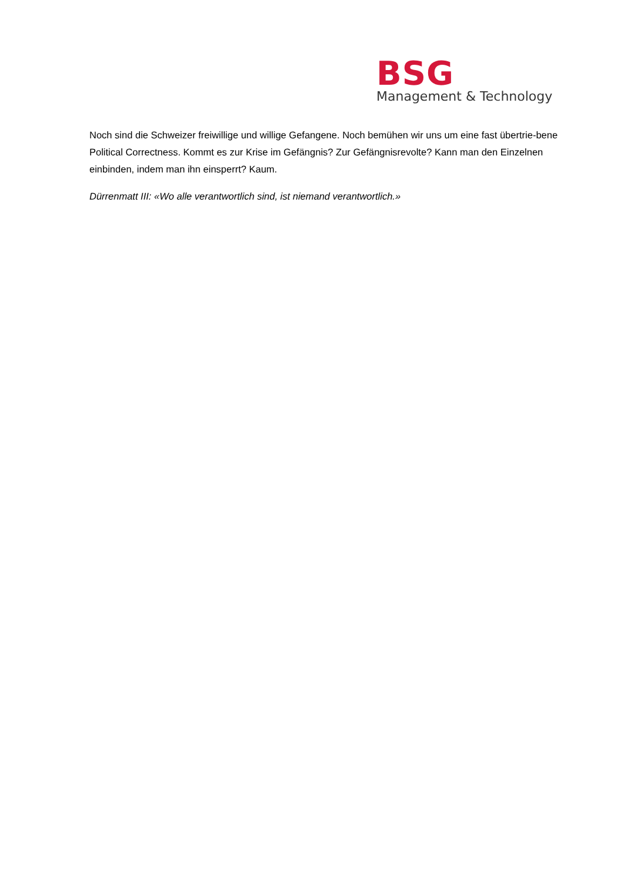BSG
Management & Technology
Noch sind die Schweizer freiwillige und willige Gefangene. Noch bemühen wir uns um eine fast übertrie-bene Political Correctness. Kommt es zur Krise im Gefängnis? Zur Gefängnisrevolte? Kann man den Einzelnen einbinden, indem man ihn einsperrt? Kaum.
Dürrenmatt III: «Wo alle verantwortlich sind, ist niemand verantwortlich.»